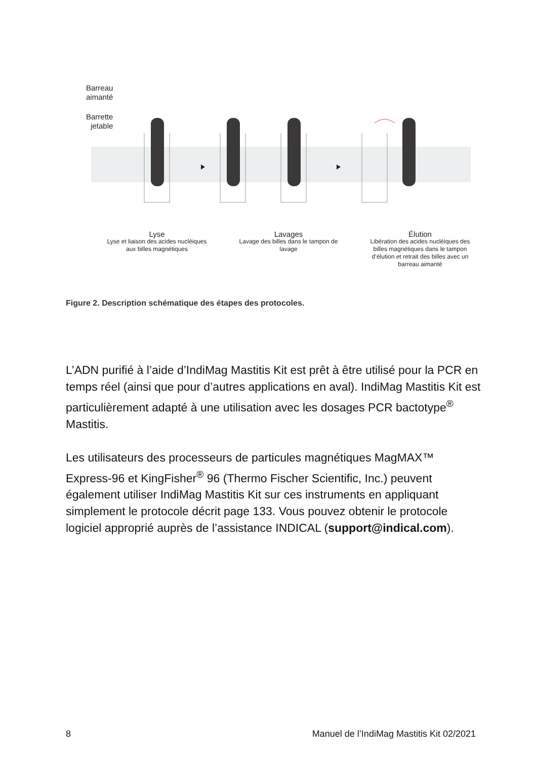Barreau
aimanté
Barrette
jetable
Lyse
Lyse et liaison des acides nucléiques aux billes magnétiques
Lavages
Lavage des billes dans le tampon de lavage
Élution
Libération des acides nucléiques des billes magnétiques dans le tampon d’élution et retrait des billes avec un barreau aimanté
Figure 2. Description schématique des étapes des protocoles.
L’ADN purifié à l’aide d’IndiMag Mastitis Kit est prêt à être utilisé pour la PCR en temps réel (ainsi que pour d’autres applications en aval). IndiMag Mastitis Kit est particulièrement adapté à une utilisation avec les dosages PCR bactotype<sup>®</sup> Mastitis.
Les utilisateurs des processeurs de particules magnétiques MagMAX™ Express-96 et KingFisher<sup>®</sup> 96 (Thermo Fischer Scientific, Inc.) peuvent également utiliser IndiMag Mastitis Kit sur ces instruments en appliquant simplement le protocole décrit page 133. Vous pouvez obtenir le protocole logiciel approprié auprès de l’assistance INDICAL (support@indical.com).
8 Manuel de l’IndiMag Mastitis Kit 02/2021